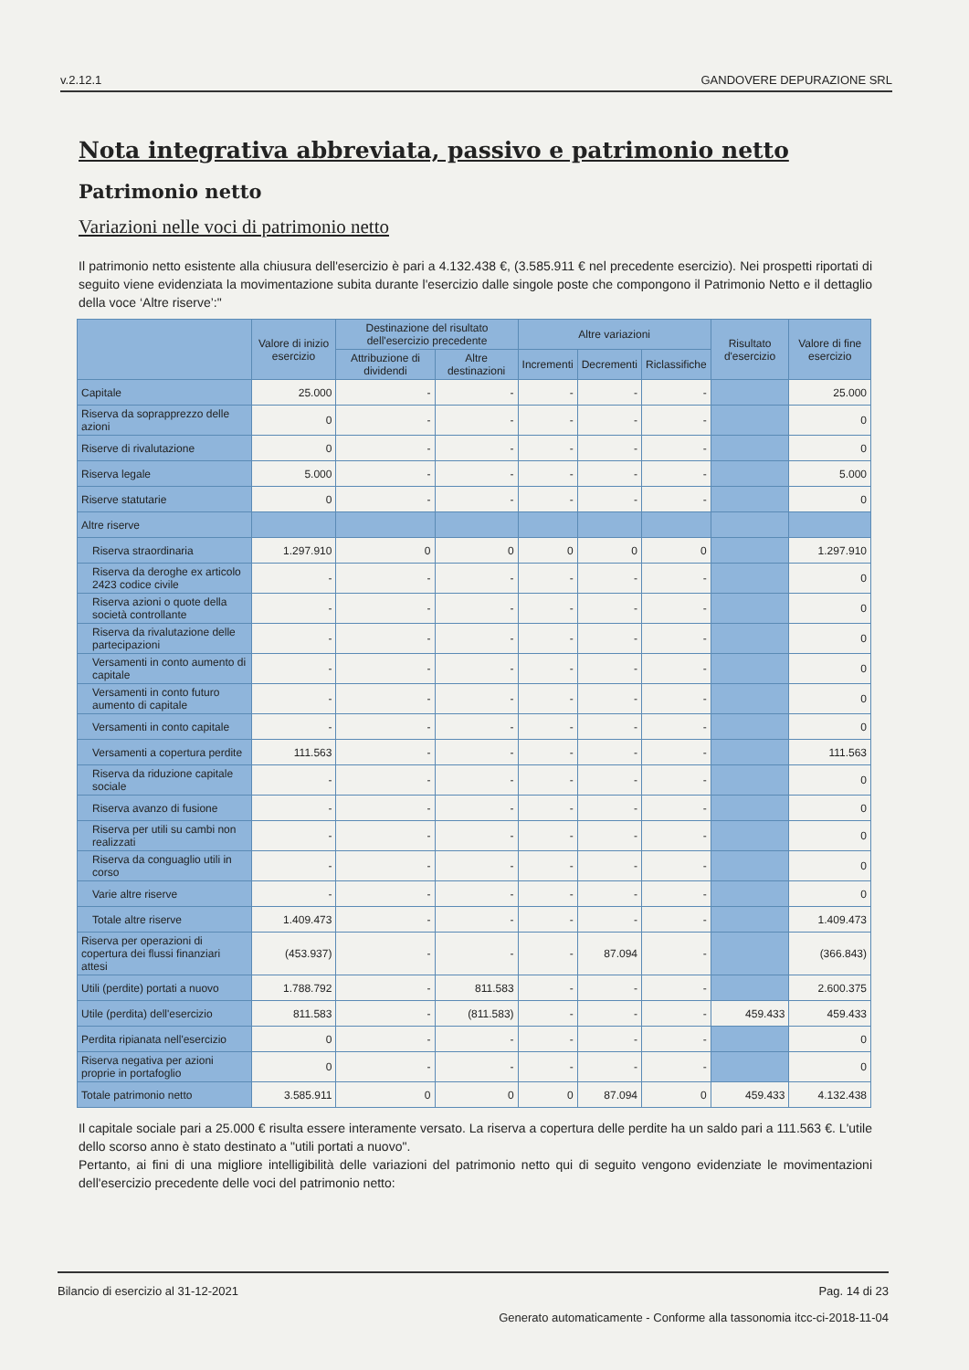v.2.12.1 GANDOVERE DEPURAZIONE SRL
Nota integrativa abbreviata, passivo e patrimonio netto
Patrimonio netto
Variazioni nelle voci di patrimonio netto
Il patrimonio netto esistente alla chiusura dell'esercizio è pari a 4.132.438 €, (3.585.911 € nel precedente esercizio). Nei prospetti riportati di seguito viene evidenziata la movimentazione subita durante l'esercizio dalle singole poste che compongono il Patrimonio Netto e il dettaglio della voce ‘Altre riserve’:"
| | Valore di inizio esercizio | Destinazione del risultato dell'esercizio precedente | | Altre variazioni | | | Risultato d'esercizio | Valore di fine esercizio |
| --- | --- | --- | --- | --- | --- | --- | --- | --- |
| | | Attribuzione di dividendi | Altre destinazioni | Incrementi | Decrementi | Riclassifiche | | |
| Capitale | 25.000 | - | - | - | - | - | | 25.000 |
| Riserva da soprapprezzo delle azioni | 0 | - | - | - | - | - | | 0 |
| Riserve di rivalutazione | 0 | - | - | - | - | - | | 0 |
| Riserva legale | 5.000 | - | - | - | - | - | | 5.000 |
| Riserve statutarie | 0 | - | - | - | - | - | | 0 |
| Altre riserve | | | | | | | | |
| Riserva straordinaria | 1.297.910 | 0 | 0 | 0 | 0 | 0 | | 1.297.910 |
| Riserva da deroghe ex articolo 2423 codice civile | - | - | - | - | - | - | | 0 |
| Riserva azioni o quote della società controllante | - | - | - | - | - | - | | 0 |
| Riserva da rivalutazione delle partecipazioni | - | - | - | - | - | - | | 0 |
| Versamenti in conto aumento di capitale | - | - | - | - | - | - | | 0 |
| Versamenti in conto futuro aumento di capitale | - | - | - | - | - | - | | 0 |
| Versamenti in conto capitale | - | - | - | - | - | - | | 0 |
| Versamenti a copertura perdite | 111.563 | - | - | - | - | - | | 111.563 |
| Riserva da riduzione capitale sociale | - | - | - | - | - | - | | 0 |
| Riserva avanzo di fusione | - | - | - | - | - | - | | 0 |
| Riserva per utili su cambi non realizzati | - | - | - | - | - | - | | 0 |
| Riserva da conguaglio utili in corso | - | - | - | - | - | - | | 0 |
| Varie altre riserve | - | - | - | - | - | - | | 0 |
| Totale altre riserve | 1.409.473 | - | - | - | - | - | | 1.409.473 |
| Riserva per operazioni di copertura dei flussi finanziari attesi | (453.937) | - | - | - | 87.094 | - | | (366.843) |
| Utili (perdite) portati a nuovo | 1.788.792 | - | 811.583 | - | - | - | | 2.600.375 |
| Utile (perdita) dell'esercizio | 811.583 | - | (811.583) | - | - | - | 459.433 | 459.433 |
| Perdita ripianata nell'esercizio | 0 | - | - | - | - | - | | 0 |
| Riserva negativa per azioni proprie in portafoglio | 0 | - | - | - | - | - | | 0 |
| Totale patrimonio netto | 3.585.911 | 0 | 0 | 0 | 87.094 | 0 | 459.433 | 4.132.438 |
Il capitale sociale pari a 25.000 € risulta essere interamente versato. La riserva a copertura delle perdite ha un saldo pari a 111.563 €. L'utile dello scorso anno è stato destinato a "utili portati a nuovo".
Pertanto, ai fini di una migliore intelligibilità delle variazioni del patrimonio netto qui di seguito vengono evidenziate le movimentazioni dell'esercizio precedente delle voci del patrimonio netto:
Bilancio di esercizio al 31-12-2021 Pag. 14 di 23
Generato automaticamente - Conforme alla tassonomia itcc-ci-2018-11-04